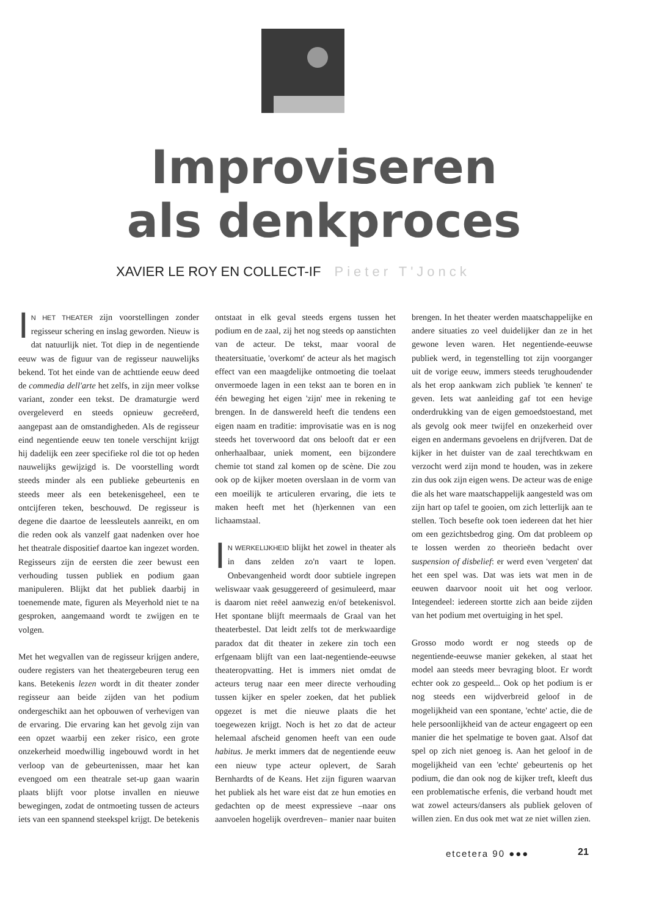Improviseren
als denkproces
XAVIER LE ROY EN COLLECT-IF Pieter T'Jonck
IN HET THEATER zijn voorstellingen zonder regisseur schering en inslag geworden. Nieuw is dat natuurlijk niet. Tot diep in de negentiende eeuw was de figuur van de regisseur nauwelijks bekend. Tot het einde van de achttiende eeuw deed de commedia dell'arte het zelfs, in zijn meer volkse variant, zonder een tekst. De dramaturgie werd overgeleverd en steeds opnieuw gecreëerd, aangepast aan de omstandigheden. Als de regisseur eind negentiende eeuw ten tonele verschijnt krijgt hij dadelijk een zeer specifieke rol die tot op heden nauwelijks gewijzigd is. De voorstelling wordt steeds minder als een publieke gebeurtenis en steeds meer als een betekenisgeheel, een te ontcijferen teken, beschouwd. De regisseur is degene die daartoe de leessleutels aanreikt, en om die reden ook als vanzelf gaat nadenken over hoe het theatrale dispositief daartoe kan ingezet worden. Regisseurs zijn de eersten die zeer bewust een verhouding tussen publiek en podium gaan manipuleren. Blijkt dat het publiek daarbij in toenemende mate, figuren als Meyerhold niet te na gesproken, aangemaand wordt te zwijgen en te volgen.
Met het wegvallen van de regisseur krijgen andere, oudere registers van het theatergebeuren terug een kans. Betekenis lezen wordt in dit theater zonder regisseur aan beide zijden van het podium ondergeschikt aan het opbouwen of verhevigen van de ervaring. Die ervaring kan het gevolg zijn van een opzet waarbij een zeker risico, een grote onzekerheid moedwillig ingebouwd wordt in het verloop van de gebeurtenissen, maar het kan evengoed om een theatrale set-up gaan waarin plaats blijft voor plotse invallen en nieuwe bewegingen, zodat de ontmoeting tussen de acteurs iets van een spannend steekspel krijgt. De betekenis ontstaat in elk geval steeds ergens tussen het podium en de zaal, zij het nog steeds op aanstichten van de acteur. De tekst, maar vooral de theatersituatie, 'overkomt' de acteur als het magisch effect van een maagdelijke ontmoeting die toelaat onvermoede lagen in een tekst aan te boren en in één beweging het eigen 'zijn' mee in rekening te brengen. In de danswereld heeft die tendens een eigen naam en traditie: improvisatie was en is nog steeds het toverwoord dat ons belooft dat er een onherhaalbaar, uniek moment, een bijzondere chemie tot stand zal komen op de scène. Die zou ook op de kijker moeten overslaan in de vorm van een moeilijk te articuleren ervaring, die iets te maken heeft met het (h)erkennen van een lichaamstaal.
IN WERKELIJKHEID blijkt het zowel in theater als in dans zelden zo'n vaart te lopen. Onbevangenheid wordt door subtiele ingrepen weliswaar vaak gesuggereerd of gesimuleerd, maar is daarom niet reëel aanwezig en/of betekenisvol. Het spontane blijft meermaals de Graal van het theaterbestel. Dat leidt zelfs tot de merkwaardige paradox dat dit theater in zekere zin toch een erfgenaam blijft van een laat-negentiende-eeuwse theateropvatting. Het is immers niet omdat de acteurs terug naar een meer directe verhouding tussen kijker en speler zoeken, dat het publiek opgezet is met die nieuwe plaats die het toegewezen krijgt. Noch is het zo dat de acteur helemaal afscheid genomen heeft van een oude habitus. Je merkt immers dat de negentiende eeuw een nieuw type acteur oplevert, de Sarah Bernhardts of de Keans. Het zijn figuren waarvan het publiek als het ware eist dat ze hun emoties en gedachten op de meest expressieve –naar ons aanvoelen hogelijk overdreven– manier naar buiten brengen. In het theater werden maatschappelijke en andere situaties zo veel duidelijker dan ze in het gewone leven waren. Het negentiende-eeuwse publiek werd, in tegenstelling tot zijn voorganger uit de vorige eeuw, immers steeds terughoudender als het erop aankwam zich publiek 'te kennen' te geven. Iets wat aanleiding gaf tot een hevige onderdrukking van de eigen gemoedstoestand, met als gevolg ook meer twijfel en onzekerheid over eigen en andermans gevoelens en drijfveren. Dat de kijker in het duister van de zaal terechtkwam en verzocht werd zijn mond te houden, was in zekere zin dus ook zijn eigen wens. De acteur was de enige die als het ware maatschappelijk aangesteld was om zijn hart op tafel te gooien, om zich letterlijk aan te stellen. Toch besefte ook toen iedereen dat het hier om een gezichtsbedrog ging. Om dat probleem op te lossen werden zo theorieën bedacht over suspension of disbelief: er werd even 'vergeten' dat het een spel was. Dat was iets wat men in de eeuwen daarvoor nooit uit het oog verloor. Integendeel: iedereen stortte zich aan beide zijden van het podium met overtuiging in het spel.
Grosso modo wordt er nog steeds op de negentiende-eeuwse manier gekeken, al staat het model aan steeds meer bevraging bloot. Er wordt echter ook zo gespeeld... Ook op het podium is er nog steeds een wijdverbreid geloof in de mogelijkheid van een spontane, 'echte' actie, die de hele persoonlijkheid van de acteur engageert op een manier die het spelmatige te boven gaat. Alsof dat spel op zich niet genoeg is. Aan het geloof in de mogelijkheid van een 'echte' gebeurtenis op het podium, die dan ook nog de kijker treft, kleeft dus een problematische erfenis, die verband houdt met wat zowel acteurs/dansers als publiek geloven of willen zien. En dus ook met wat ze niet willen zien.
etcetera 90 ●●● 21